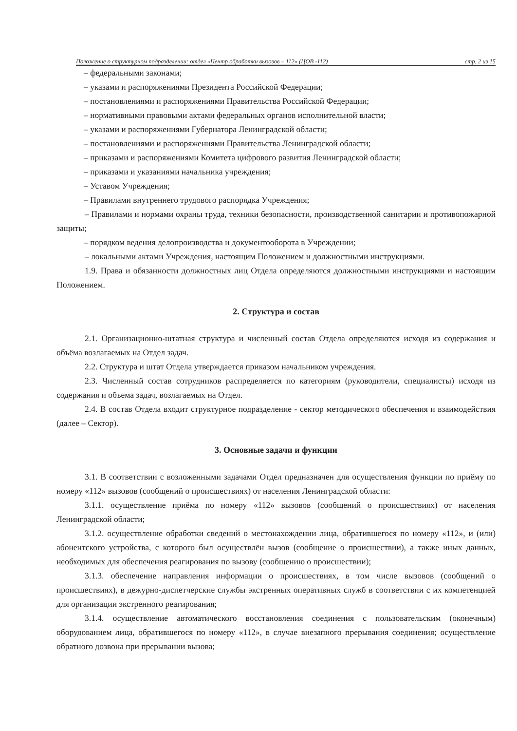Положение о структурном подразделении: отдел «Центр обработки вызовов – 112» (ЦОВ -112) стр. 2 из 15
– федеральными законами;
– указами и распоряжениями Президента Российской Федерации;
– постановлениями и распоряжениями Правительства Российской Федерации;
– нормативными правовыми актами федеральных органов исполнительной власти;
– указами и распоряжениями Губернатора Ленинградской области;
– постановлениями и распоряжениями Правительства Ленинградской области;
– приказами и распоряжениями Комитета цифрового развития Ленинградской области;
– приказами и указаниями начальника учреждения;
– Уставом Учреждения;
– Правилами внутреннего трудового распорядка Учреждения;
– Правилами и нормами охраны труда, техники безопасности, производственной санитарии и противопожарной защиты;
– порядком ведения делопроизводства и документооборота в Учреждении;
– локальными актами Учреждения, настоящим Положением и должностными инструкциями.
1.9. Права и обязанности должностных лиц Отдела определяются должностными инструкциями и настоящим Положением.
2. Структура и состав
2.1. Организационно-штатная структура и численный состав Отдела определяются исходя из содержания и объёма возлагаемых на Отдел задач.
2.2. Структура и штат Отдела утверждается приказом начальником учреждения.
2.3. Численный состав сотрудников распределяется по категориям (руководители, специалисты) исходя из содержания и объема задач, возлагаемых на Отдел.
2.4. В состав Отдела входит структурное подразделение - сектор методического обеспечения и взаимодействия (далее – Сектор).
3. Основные задачи и функции
3.1. В соответствии с возложенными задачами Отдел предназначен для осуществления функции по приёму по номеру «112» вызовов (сообщений о происшествиях) от населения Ленинградской области:
3.1.1. осуществление приёма по номеру «112» вызовов (сообщений о происшествиях) от населения Ленинградской области;
3.1.2. осуществление обработки сведений о местонахождении лица, обратившегося по номеру «112», и (или) абонентского устройства, с которого был осуществлён вызов (сообщение о происшествии), а также иных данных, необходимых для обеспечения реагирования по вызову (сообщению о происшествии);
3.1.3. обеспечение направления информации о происшествиях, в том числе вызовов (сообщений о происшествиях), в дежурно-диспетчерские службы экстренных оперативных служб в соответствии с их компетенцией для организации экстренного реагирования;
3.1.4. осуществление автоматического восстановления соединения с пользовательским (оконечным) оборудованием лица, обратившегося по номеру «112», в случае внезапного прерывания соединения; осуществление обратного дозвона при прерывании вызова;